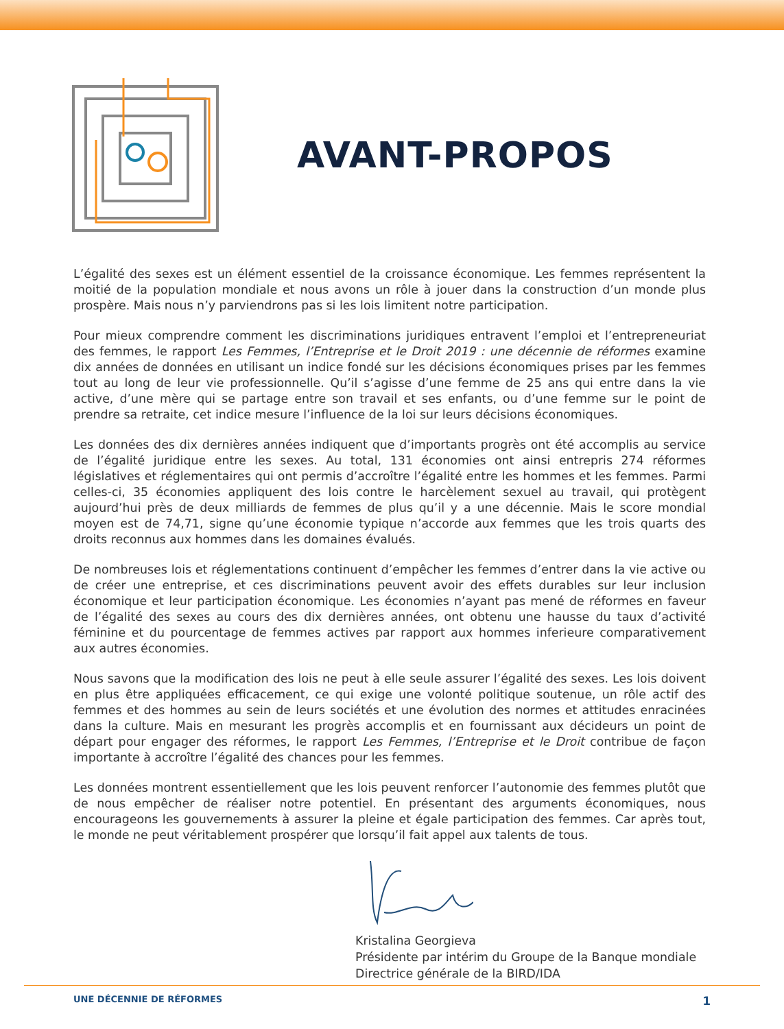AVANT-PROPOS
L’égalité des sexes est un élément essentiel de la croissance économique. Les femmes représentent la moitié de la population mondiale et nous avons un rôle à jouer dans la construction d’un monde plus prospère. Mais nous n’y parviendrons pas si les lois limitent notre participation.
Pour mieux comprendre comment les discriminations juridiques entravent l’emploi et l’entrepreneuriat des femmes, le rapport Les Femmes, l’Entreprise et le Droit 2019 : une décennie de réformes examine dix années de données en utilisant un indice fondé sur les décisions économiques prises par les femmes tout au long de leur vie professionnelle. Qu’il s’agisse d’une femme de 25 ans qui entre dans la vie active, d’une mère qui se partage entre son travail et ses enfants, ou d’une femme sur le point de prendre sa retraite, cet indice mesure l’influence de la loi sur leurs décisions économiques.
Les données des dix dernières années indiquent que d’importants progrès ont été accomplis au service de l’égalité juridique entre les sexes. Au total, 131 économies ont ainsi entrepris 274 réformes législatives et réglementaires qui ont permis d’accroître l’égalité entre les hommes et les femmes. Parmi celles-ci, 35 économies appliquent des lois contre le harcèlement sexuel au travail, qui protègent aujourd’hui près de deux milliards de femmes de plus qu’il y a une décennie. Mais le score mondial moyen est de 74,71, signe qu’une économie typique n’accorde aux femmes que les trois quarts des droits reconnus aux hommes dans les domaines évalués.
De nombreuses lois et réglementations continuent d’empêcher les femmes d’entrer dans la vie active ou de créer une entreprise, et ces discriminations peuvent avoir des effets durables sur leur inclusion économique et leur participation économique. Les économies n’ayant pas mené de réformes en faveur de l’égalité des sexes au cours des dix dernières années, ont obtenu une hausse du taux d’activité féminine et du pourcentage de femmes actives par rapport aux hommes inferieure comparativement aux autres économies.
Nous savons que la modification des lois ne peut à elle seule assurer l’égalité des sexes. Les lois doivent en plus être appliquées efficacement, ce qui exige une volonté politique soutenue, un rôle actif des femmes et des hommes au sein de leurs sociétés et une évolution des normes et attitudes enracinées dans la culture. Mais en mesurant les progrès accomplis et en fournissant aux décideurs un point de départ pour engager des réformes, le rapport Les Femmes, l’Entreprise et le Droit contribue de façon importante à accroître l’égalité des chances pour les femmes.
Les données montrent essentiellement que les lois peuvent renforcer l’autonomie des femmes plutôt que de nous empêcher de réaliser notre potentiel. En présentant des arguments économiques, nous encourageons les gouvernements à assurer la pleine et égale participation des femmes. Car après tout, le monde ne peut véritablement prospérer que lorsqu’il fait appel aux talents de tous.
Kristalina Georgieva
Présidente par intérim du Groupe de la Banque mondiale
Directrice générale de la BIRD/IDA
UNE DÉCENNIE DE RÉFORMES 1